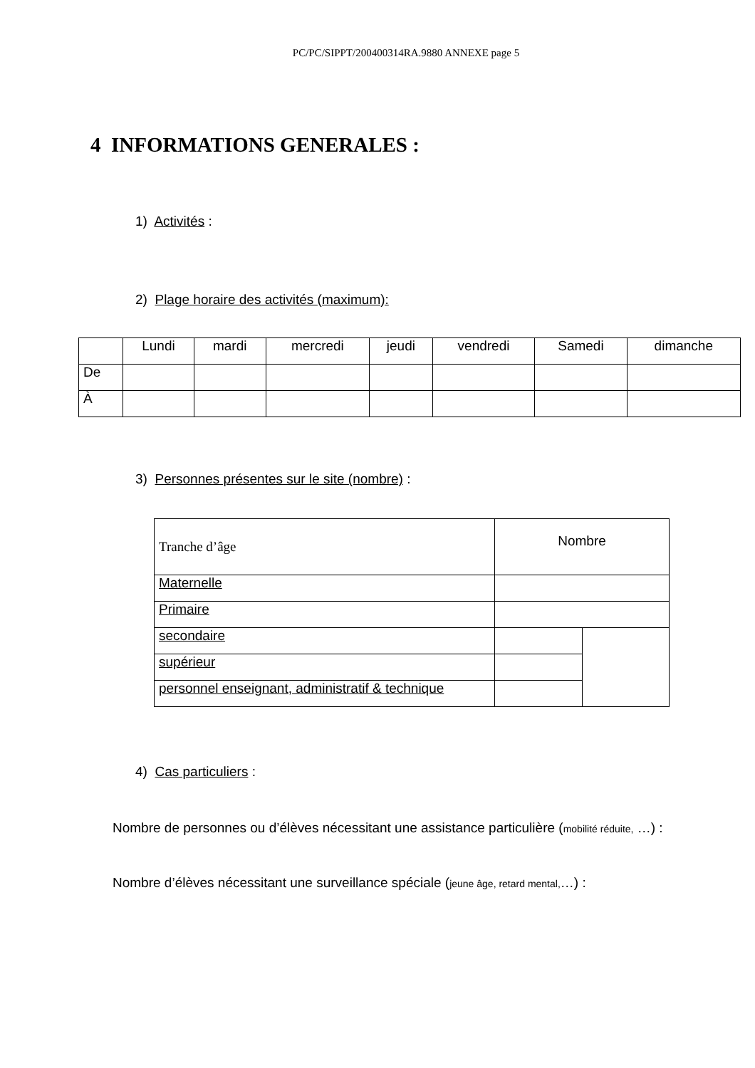PC/PC/SIPPT/200400314RA.9880 ANNEXE page 5
4 INFORMATIONS GENERALES :
1) Activités :
2) Plage horaire des activités (maximum):
| | Lundi | mardi | mercredi | jeudi | vendredi | Samedi | dimanche |
| De | | | | | | | |
| À | | | | | | | |
3) Personnes présentes sur le site (nombre) :
| Tranche d’âge | Nombre | |
| Maternelle | | |
| Primaire | | |
| secondaire | | |
| supérieur | | |
| personnel enseignant, administratif & technique | | |
4) Cas particuliers :
Nombre de personnes ou d’élèves nécessitant une assistance particulière (mobilité réduite, …) :
Nombre d’élèves nécessitant une surveillance spéciale (jeune âge, retard mental,…) :